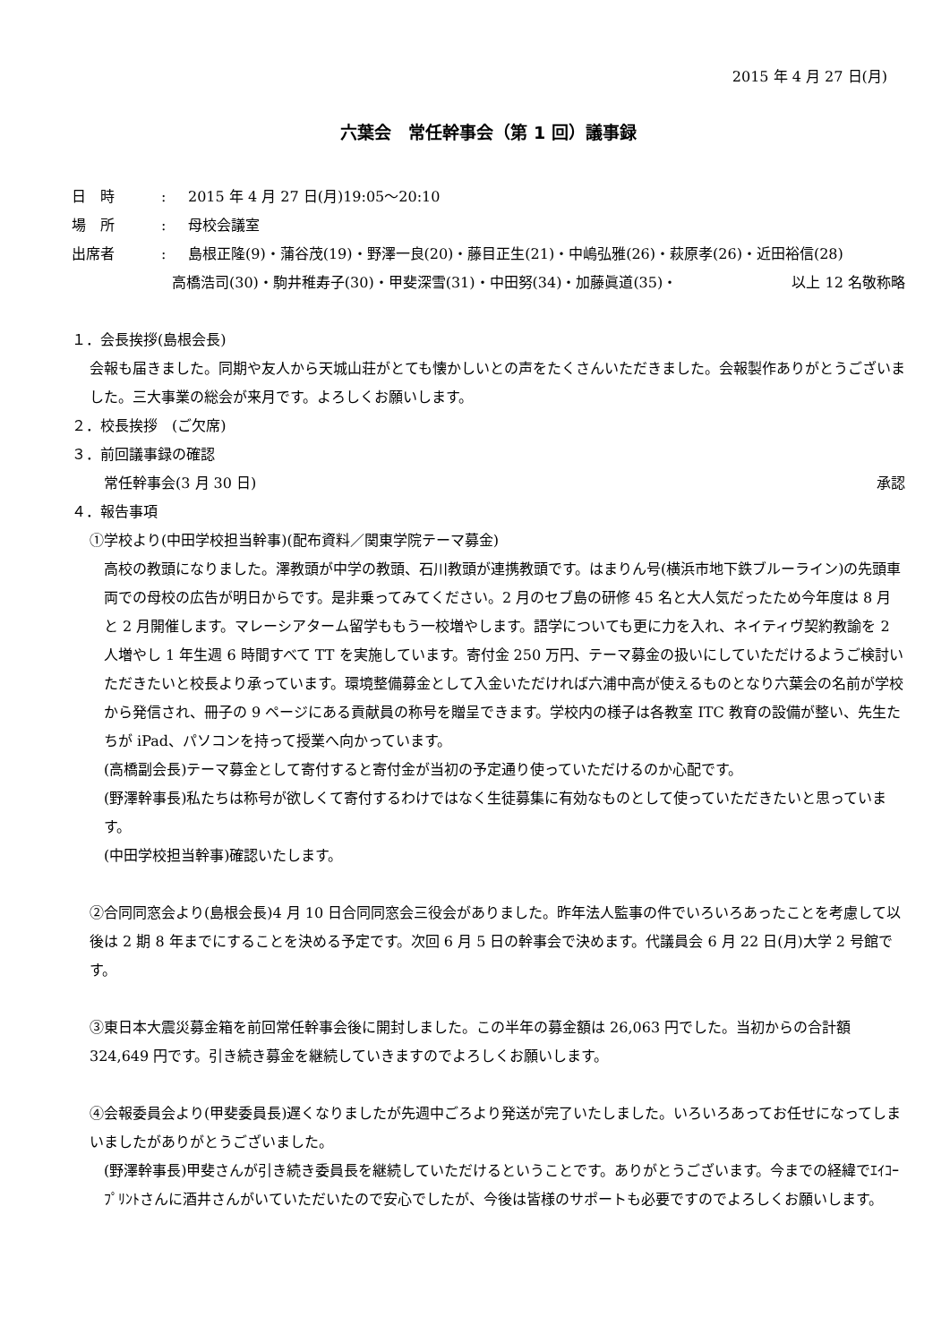2015 年 4 月 27 日(月)
六葉会　常任幹事会（第 1 回）議事録
日　時: 2015 年 4 月 27 日(月)19:05～20:10
場　所: 母校会議室
出席者: 島根正隆(9)・蒲谷茂(19)・野澤一良(20)・藤目正生(21)・中嶋弘雅(26)・萩原孝(26)・近田裕信(28)
高橋浩司(30)・駒井稚寿子(30)・甲斐深雪(31)・中田努(34)・加藤眞道(35)・ 以上 12 名敬称略
１．会長挨拶(島根会長)
会報も届きました。同期や友人から天城山荘がとても懐かしいとの声をたくさんいただきました。会報製作ありがとうございました。三大事業の総会が来月です。よろしくお願いします。
２．校長挨拶　(ご欠席)
３．前回議事録の確認
常任幹事会(3 月 30 日) 承認
４．報告事項
①学校より(中田学校担当幹事)(配布資料／関東学院テーマ募金)
高校の教頭になりました。澤教頭が中学の教頭、石川教頭が連携教頭です。はまりん号(横浜市地下鉄ブルーライン)の先頭車両での母校の広告が明日からです。是非乗ってみてください。2 月のセブ島の研修 45 名と大人気だったため今年度は 8 月と 2 月開催します。マレーシアターム留学ももう一校増やします。語学についても更に力を入れ、ネイティヴ契約教諭を 2 人増やし 1 年生週 6 時間すべて TT を実施しています。寄付金 250 万円、テーマ募金の扱いにしていただけるようご検討いただきたいと校長より承っています。環境整備募金として入金いただければ六浦中高が使えるものとなり六葉会の名前が学校から発信され、冊子の 9 ページにある貢献員の称号を贈呈できます。学校内の様子は各教室 ITC 教育の設備が整い、先生たちが iPad、パソコンを持って授業へ向かっています。
(高橋副会長)テーマ募金として寄付すると寄付金が当初の予定通り使っていただけるのか心配です。
(野澤幹事長)私たちは称号が欲しくて寄付するわけではなく生徒募集に有効なものとして使っていただきたいと思っています。
(中田学校担当幹事)確認いたします。
②合同同窓会より(島根会長)4 月 10 日合同同窓会三役会がありました。昨年法人監事の件でいろいろあったことを考慮して以後は 2 期 8 年までにすることを決める予定です。次回 6 月 5 日の幹事会で決めます。代議員会 6 月 22 日(月)大学 2 号館です。
③東日本大震災募金箱を前回常任幹事会後に開封しました。この半年の募金額は 26,063 円でした。当初からの合計額 324,649 円です。引き続き募金を継続していきますのでよろしくお願いします。
④会報委員会より(甲斐委員長)遅くなりましたが先週中ごろより発送が完了いたしました。いろいろあってお任せになってしまいましたがありがとうございました。
(野澤幹事長)甲斐さんが引き続き委員長を継続していただけるということです。ありがとうございます。今までの経緯でｴｲｺｰﾌﾟﾘﾝﾄさんに酒井さんがいていただいたので安心でしたが、今後は皆様のサポートも必要ですのでよろしくお願いします。